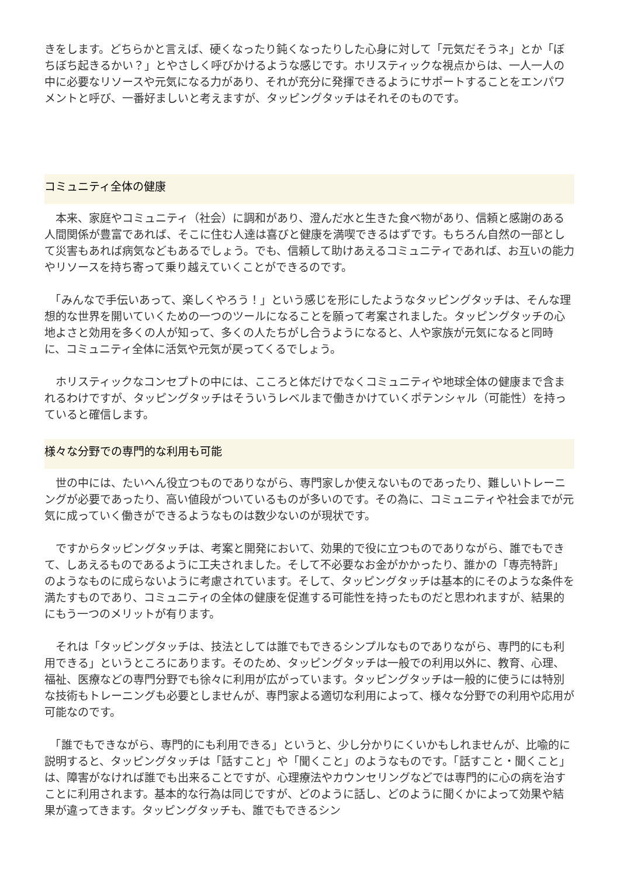きをします。どちらかと言えば、硬くなったり鈍くなったりした心身に対して「元気だそうネ」とか「ぼちぼち起きるかい？」とやさしく呼びかけるような感じです。ホリスティックな視点からは、一人一人の中に必要なリソースや元気になる力があり、それが充分に発揮できるようにサポートすることをエンパワメントと呼び、一番好ましいと考えますが、タッピングタッチはそれそのものです。
コミュニティ全体の健康
　本来、家庭やコミュニティ（社会）に調和があり、澄んだ水と生きた食べ物があり、信頼と感謝のある人間関係が豊富であれば、そこに住む人達は喜びと健康を満喫できるはずです。もちろん自然の一部として災害もあれば病気などもあるでしょう。でも、信頼して助けあえるコミュニティであれば、お互いの能力やリソースを持ち寄って乗り越えていくことができるのです。
　「みんなで手伝いあって、楽しくやろう！」という感じを形にしたようなタッピングタッチは、そんな理想的な世界を開いていくための一つのツールになることを願って考案されました。タッピングタッチの心地よさと効用を多くの人が知って、多くの人たちがし合うようになると、人や家族が元気になると同時に、コミュニティ全体に活気や元気が戻ってくるでしょう。
　ホリスティックなコンセプトの中には、こころと体だけでなくコミュニティや地球全体の健康まで含まれるわけですが、タッピングタッチはそういうレベルまで働きかけていくポテンシャル（可能性）を持っていると確信します。
様々な分野での専門的な利用も可能
　世の中には、たいへん役立つものでありながら、専門家しか使えないものであったり、難しいトレーニングが必要であったり、高い値段がついているものが多いのです。その為に、コミュニティや社会までが元気に成っていく働きができるようなものは数少ないのが現状です。
　ですからタッピングタッチは、考案と開発において、効果的で役に立つものでありながら、誰でもできて、しあえるものであるように工夫されました。そして不必要なお金がかかったり、誰かの「専売特許」のようなものに成らないように考慮されています。そして、タッピングタッチは基本的にそのような条件を満たすものであり、コミュニティの全体の健康を促進する可能性を持ったものだと思われますが、結果的にもう一つのメリットが有ります。
　それは「タッピングタッチは、技法としては誰でもできるシンプルなものでありながら、専門的にも利用できる」というところにあります。そのため、タッピングタッチは一般での利用以外に、教育、心理、福祉、医療などの専門分野でも徐々に利用が広がっています。タッピングタッチは一般的に使うには特別な技術もトレーニングも必要としませんが、専門家よる適切な利用によって、様々な分野での利用や応用が可能なのです。
　「誰でもできながら、専門的にも利用できる」というと、少し分かりにくいかもしれませんが、比喩的に説明すると、タッピングタッチは「話すこと」や「聞くこと」のようなものです。「話すこと・聞くこと」は、障害がなければ誰でも出来ることですが、心理療法やカウンセリングなどでは専門的に心の病を治すことに利用されます。基本的な行為は同じですが、どのように話し、どのように聞くかによって効果や結果が違ってきます。タッピングタッチも、誰でもできるシン